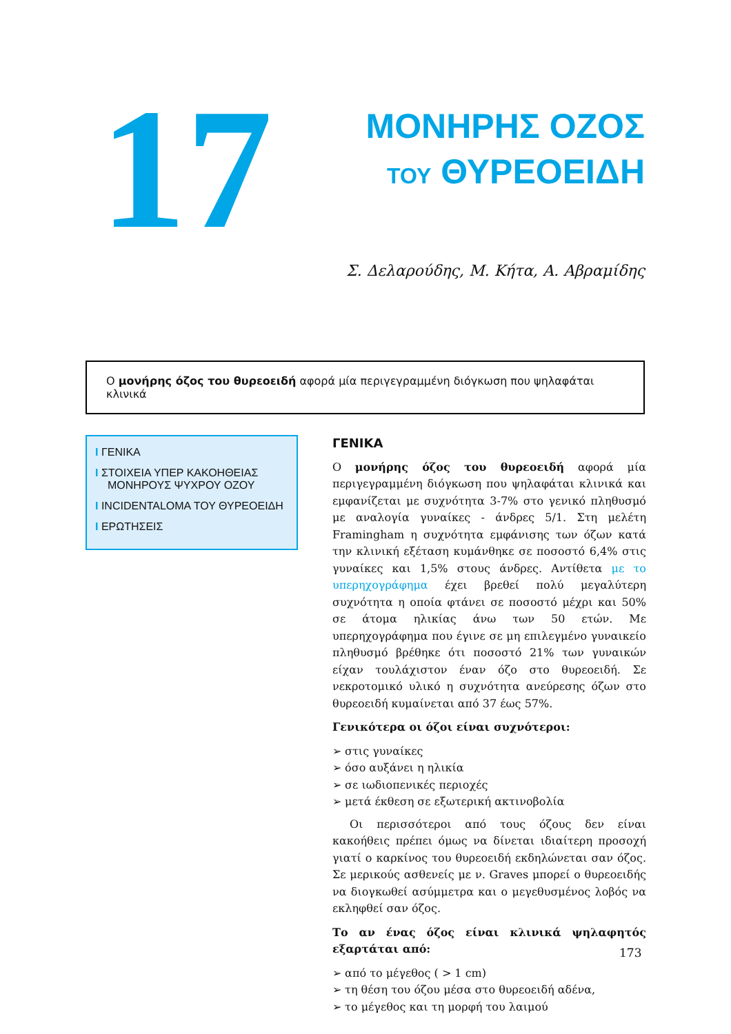17
ΜΟΝΗΡΗΣ ΟΖΟΣ
ΤΟΥ ΘΥΡΕΟΕΙΔΗ
Σ. Δελαρούδης, Μ. Κήτα, Α. Αβραμίδης
Ο μονήρης όζος του θυρεοειδή αφορά μία περιγεγραμμένη διόγκωση που ψηλαφάται κλινικά
I ΓΕΝΙΚΑ
I ΣΤΟΙΧΕΙΑ ΥΠΕΡ ΚΑΚΟΗΘΕΙΑΣ ΜΟΝΗΡΟΥΣ ΨΥΧΡΟΥ ΟΖΟΥ
I INCIDENTALOMA ΤΟΥ ΘΥΡΕΟΕΙΔΗ
I ΕΡΩΤΗΣΕΙΣ
ΓΕΝΙΚΑ
Ο μονήρης όζος του θυρεοειδή αφορά μία περιγεγραμμένη διόγκωση που ψηλαφάται κλινικά και εμφανίζεται με συχνότητα 3-7% στο γενικό πληθυσμό με αναλογία γυναίκες - άνδρες 5/1. Στη μελέτη Framingham η συχνότητα εμφάνισης των όζων κατά την κλινική εξέταση κυμάνθηκε σε ποσοστό 6,4% στις γυναίκες και 1,5% στους άνδρες. Αντίθετα με το υπερηχογράφημα έχει βρεθεί πολύ μεγαλύτερη συχνότητα η οποία φτάνει σε ποσοστό μέχρι και 50% σε άτομα ηλικίας άνω των 50 ετών. Με υπερηχογράφημα που έγινε σε μη επιλεγμένο γυναικείο πληθυσμό βρέθηκε ότι ποσοστό 21% των γυναικών είχαν τουλάχιστον έναν όζο στο θυρεοειδή. Σε νεκροτομικό υλικό η συχνότητα ανεύρεσης όζων στο θυρεοειδή κυμαίνεται από 37 έως 57%.
Γενικότερα οι όζοι είναι συχνότεροι:
➢ στις γυναίκες
➢ όσο αυξάνει η ηλικία
➢ σε ιωδιοπενικές περιοχές
➢ μετά έκθεση σε εξωτερική ακτινοβολία
Οι περισσότεροι από τους όζους δεν είναι κακοήθεις πρέπει όμως να δίνεται ιδιαίτερη προσοχή γιατί ο καρκίνος του θυρεοειδή εκδηλώνεται σαν όζος. Σε μερικούς ασθενείς με ν. Graves μπορεί ο θυρεοειδής να διογκωθεί ασύμμετρα και ο μεγεθυσμένος λοβός να εκληφθεί σαν όζος.
Το αν ένας όζος είναι κλινικά ψηλαφητός εξαρτάται από:
➢ από το μέγεθος ( > 1 cm)
➢ τη θέση του όζου μέσα στο θυρεοειδή αδένα,
➢ το μέγεθος και τη μορφή του λαιμού
173